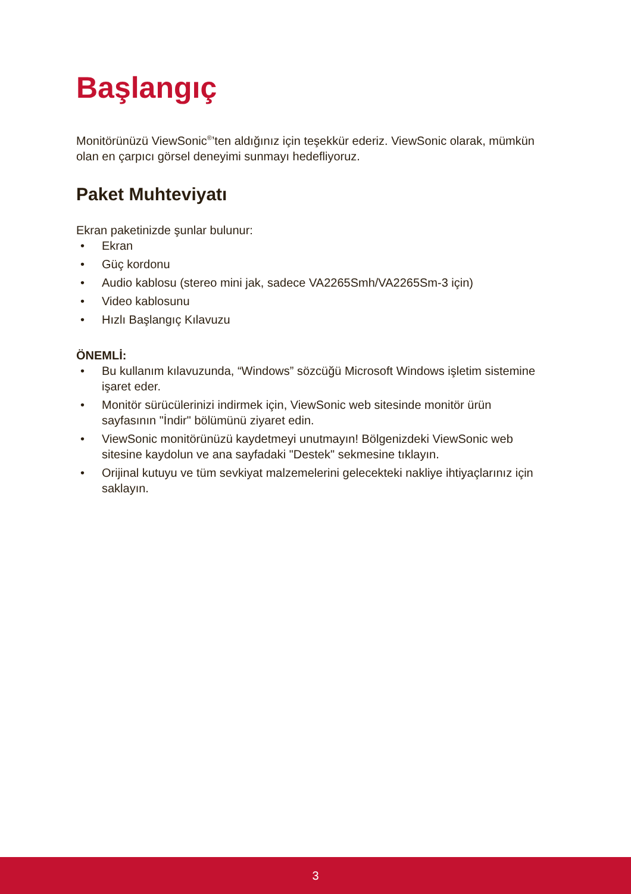Başlangıç
Monitörünüzü ViewSonic<sup>®</sup>’ten aldığınız için teşekkür ederiz. ViewSonic olarak, mümkün olan en çarpıcı görsel deneyimi sunmayı hedefliyoruz.
Paket Muhteviyatı
Ekran paketinizde şunlar bulunur:
• Ekran
• Güç kordonu
• Audio kablosu (stereo mini jak, sadece VA2265Smh/VA2265Sm-3 için)
• Video kablosunu
• Hızlı Başlangıç Kılavuzu
ÖNEMLİ:
• Bu kullanım kılavuzunda, “Windows” sözcüğü Microsoft Windows işletim sistemine işaret eder.
• Monitör sürücülerinizi indirmek için, ViewSonic web sitesinde monitör ürün sayfasının "İndir" bölümünü ziyaret edin.
• ViewSonic monitörünüzü kaydetmeyi unutmayın! Bölgenizdeki ViewSonic web sitesine kaydolun ve ana sayfadaki "Destek" sekmesine tıklayın.
• Orijinal kutuyu ve tüm sevkiyat malzemelerini gelecekteki nakliye ihtiyaçlarınız için saklayın.
3